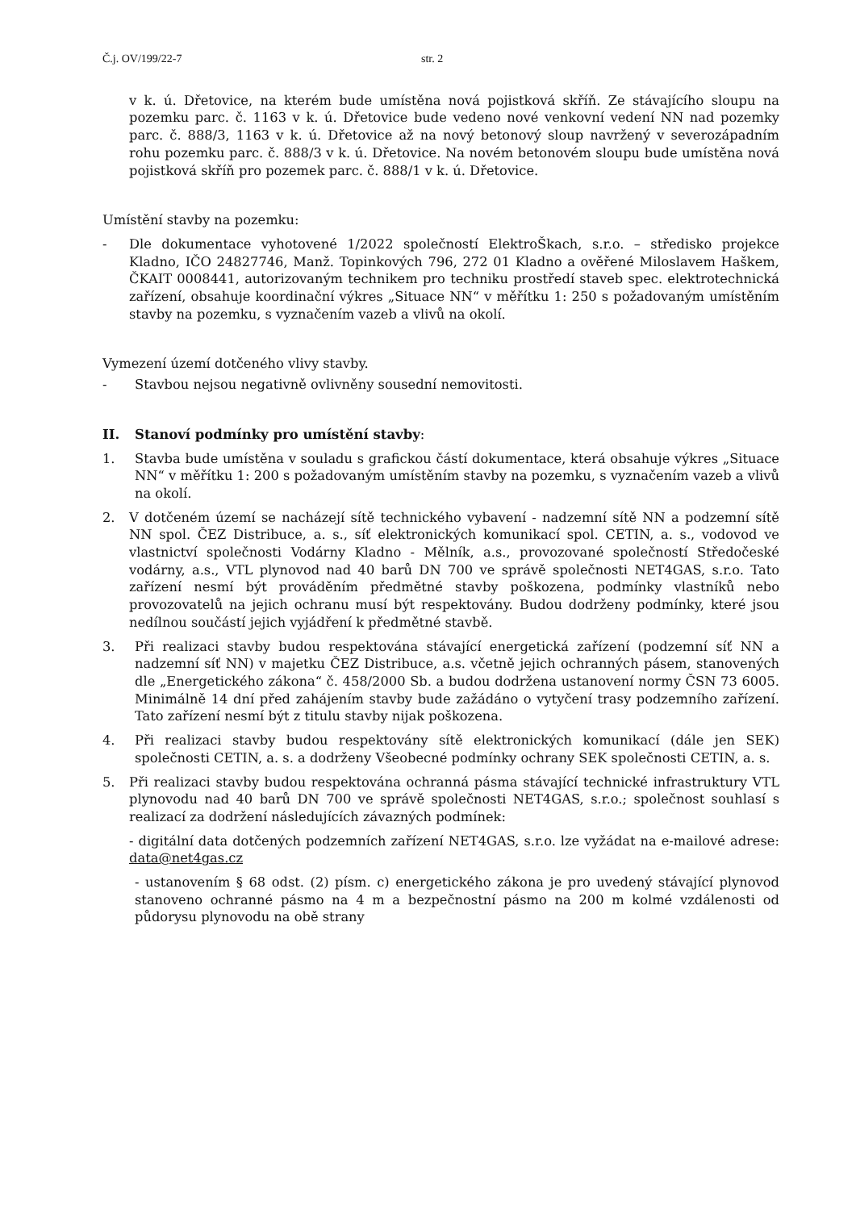Č.j. OV/199/22-7 str. 2
v k. ú. Dřetovice, na kterém bude umístěna nová pojistková skříň. Ze stávajícího sloupu na pozemku parc. č. 1163 v k. ú. Dřetovice bude vedeno nové venkovní vedení NN nad pozemky parc. č. 888/3, 1163 v k. ú. Dřetovice až na nový betonový sloup navržený v severozápadním rohu pozemku parc. č. 888/3 v k. ú. Dřetovice. Na novém betonovém sloupu bude umístěna nová pojistková skříň pro pozemek parc. č. 888/1 v k. ú. Dřetovice.
Umístění stavby na pozemku:
- Dle dokumentace vyhotovené 1/2022 společností ElektroŠkach, s.r.o. – středisko projekce Kladno, IČO 24827746, Manž. Topinkových 796, 272 01 Kladno a ověřené Miloslavem Haškem, ČKAIT 0008441, autorizovaným technikem pro techniku prostředí staveb spec. elektrotechnická zařízení, obsahuje koordinační výkres „Situace NN“ v měřítku 1: 250 s požadovaným umístěním stavby na pozemku, s vyznačením vazeb a vlivů na okolí.
Vymezení území dotčeného vlivy stavby.
- Stavbou nejsou negativně ovlivněny sousední nemovitosti.
II. Stanoví podmínky pro umístění stavby:
1. Stavba bude umístěna v souladu s grafickou částí dokumentace, která obsahuje výkres „Situace NN“ v měřítku 1: 200 s požadovaným umístěním stavby na pozemku, s vyznačením vazeb a vlivů na okolí.
2. V dotčeném území se nacházejí sítě technického vybavení - nadzemní sítě NN a podzemní sítě NN spol. ČEZ Distribuce, a. s., síť elektronických komunikací spol. CETIN, a. s., vodovod ve vlastnictví společnosti Vodárny Kladno - Mělník, a.s., provozované společností Středočeské vodárny, a.s., VTL plynovod nad 40 barů DN 700 ve správě společnosti NET4GAS, s.r.o. Tato zařízení nesmí být prováděním předmětné stavby poškozena, podmínky vlastníků nebo provozovatelů na jejich ochranu musí být respektovány. Budou dodrženy podmínky, které jsou nedílnou součástí jejich vyjádření k předmětné stavbě.
3. Při realizaci stavby budou respektována stávající energetická zařízení (podzemní síť NN a nadzemní síť NN) v majetku ČEZ Distribuce, a.s. včetně jejich ochranných pásem, stanovených dle „Energetického zákona“ č. 458/2000 Sb. a budou dodržena ustanovení normy ČSN 73 6005. Minimálně 14 dní před zahájením stavby bude zažádáno o vytyčení trasy podzemního zařízení. Tato zařízení nesmí být z titulu stavby nijak poškozena.
4. Při realizaci stavby budou respektovány sítě elektronických komunikací (dále jen SEK) společnosti CETIN, a. s. a dodrženy Všeobecné podmínky ochrany SEK společnosti CETIN, a. s.
5. Při realizaci stavby budou respektována ochranná pásma stávající technické infrastruktury VTL plynovodu nad 40 barů DN 700 ve správě společnosti NET4GAS, s.r.o.; společnost souhlasí s realizací za dodržení následujících závazných podmínek:
- digitální data dotčených podzemních zařízení NET4GAS, s.r.o. lze vyžádat na e-mailové adrese: data@net4gas.cz
- ustanovením § 68 odst. (2) písm. c) energetického zákona je pro uvedený stávající plynovod stanoveno ochranné pásmo na 4 m a bezpečnostní pásmo na 200 m kolmé vzdálenosti od půdorysu plynovodu na obě strany